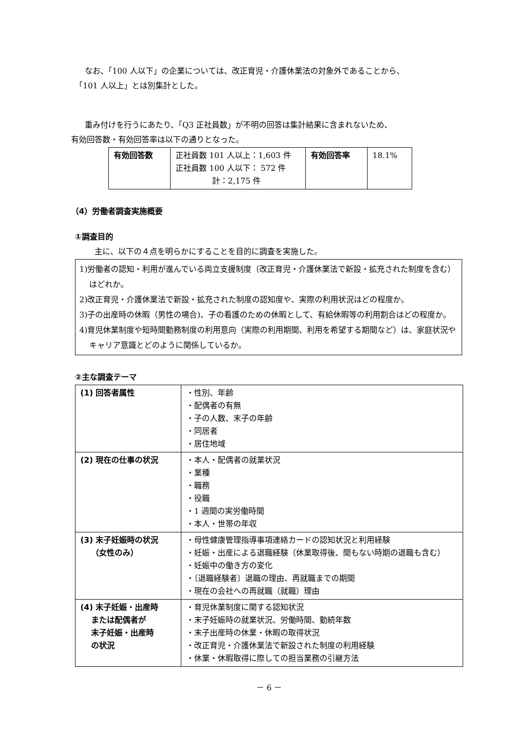なお、「100 人以下」の企業については、改正育児・介護休業法の対象外であることから、
「101 人以上」とは別集計とした。
重み付けを行うにあたり、「Q3 正社員数」が不明の回答は集計結果に含まれないため、
有効回答数・有効回答率は以下の通りとなった。
| 有効回答数 | 正社員数 101 人以上：1,603 件 正社員数 100 人以下： 572 件 計：2,175 件 | 有効回答率 | 18.1% |
（4）労働者調査実施概要
①調査目的
主に、以下の４点を明らかにすることを目的に調査を実施した。
1)労働者の認知・利用が進んでいる両立支援制度（改正育児・介護休業法で新設・拡充された制度を含む）はどれか。
2)改正育児・介護休業法で新設・拡充された制度の認知度や、実際の利用状況はどの程度か。
3)子の出産時の休暇（男性の場合)、子の看護のための休暇として、有給休暇等の利用割合はどの程度か。
4)育児休業制度や短時間勤務制度の利用意向（実際の利用期間、利用を希望する期間など）は、家庭状況やキャリア意識とどのように関係しているか。
②主な調査テーマ
| (1) 回答者属性 | ・性別、年齢 ・配偶者の有無 ・子の人数、末子の年齢 ・同居者 ・居住地域 |
| (2) 現在の仕事の状況 | ・本人・配偶者の就業状況 ・業種 ・職務 ・役職 ・1 週間の実労働時間 ・本人・世帯の年収 |
| (3) 末子妊娠時の状況 （女性のみ） | ・母性健康管理指導事項連絡カードの認知状況と利用経験 ・妊娠・出産による退職経験（休業取得後、間もない時期の退職も含む） ・妊娠中の働き方の変化 ・〔退職経験者〕退職の理由、再就職までの期間 ・現在の会社への再就職（就職）理由 |
| (4) 末子妊娠・出産時 または配偶者が 末子妊娠・出産時 の状況 | ・育児休業制度に関する認知状況 ・末子妊娠時の就業状況、労働時間、勤続年数 ・末子出産時の休業・休暇の取得状況 ・改正育児・介護休業法で新設された制度の利用経験 ・休業・休暇取得に際しての担当業務の引継方法 |
－ 6 －